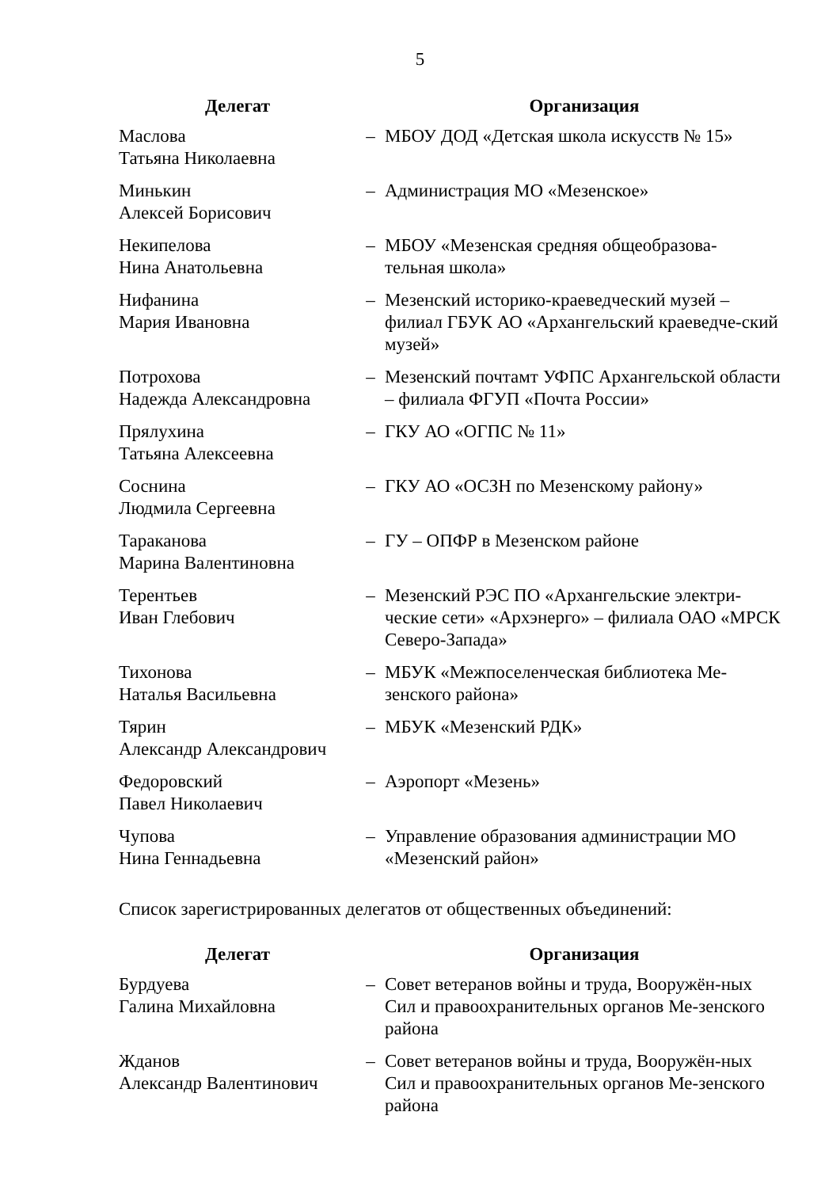5
| Делегат | | Организация |
| --- | --- | --- |
| Маслова Татьяна Николаевна | – | МБОУ ДОД «Детская школа искусств № 15» |
| Минькин Алексей Борисович | – | Администрация МО «Мезенское» |
| Некипелова Нина Анатольевна | – | МБОУ «Мезенская средняя общеобразова- тельная школа» |
| Нифанина Мария Ивановна | – | Мезенский историко-краеведческий музей – филиал ГБУК АО «Архангельский краеведче-ский музей» |
| Потрохова Надежда Александровна | – | Мезенский почтамт УФПС Архангельской области – филиала ФГУП «Почта России» |
| Прялухина Татьяна Алексеевна | – | ГКУ АО «ОГПС № 11» |
| Соснина Людмила Сергеевна | – | ГКУ АО «ОСЗН по Мезенскому району» |
| Тараканова Марина Валентиновна | – | ГУ – ОПФР в Мезенском районе |
| Терентьев Иван Глебович | – | Мезенский РЭС ПО «Архангельские электри-ческие сети» «Архэнерго» – филиала ОАО «МРСК Северо-Запада» |
| Тихонова Наталья Васильевна | – | МБУК «Межпоселенческая библиотека Ме-зенского района» |
| Тярин Александр Александрович | – | МБУК «Мезенский РДК» |
| Федоровский Павел Николаевич | – | Аэропорт «Мезень» |
| Чупова Нина Геннадьевна | – | Управление образования администрации МО «Мезенский район» |
Список зарегистрированных делегатов от общественных объединений:
| Делегат | | Организация |
| --- | --- | --- |
| Бурдуева Галина Михайловна | – | Совет ветеранов войны и труда, Вооружён-ных Сил и правоохранительных органов Ме-зенского района |
| Жданов Александр Валентинович | – | Совет ветеранов войны и труда, Вооружён-ных Сил и правоохранительных органов Ме-зенского района |